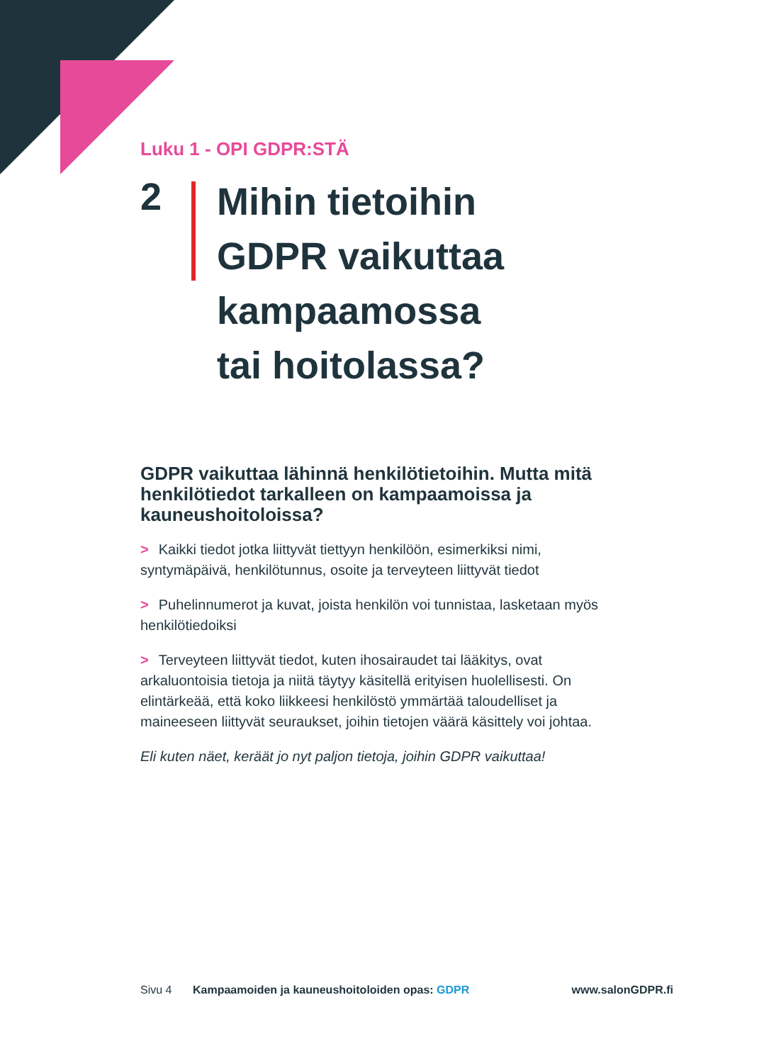Luku 1 - OPI GDPR:STÄ
2
Mihin tietoihin
GDPR vaikuttaa
kampaamossa
tai hoitolassa?
GDPR vaikuttaa lähinnä henkilötietoihin. Mutta mitä henkilötiedot tarkalleen on kampaamoissa ja kauneushoitoloissa?
> Kaikki tiedot jotka liittyvät tiettyyn henkilöön, esimerkiksi nimi, syntymäpäivä, henkilötunnus, osoite ja terveyteen liittyvät tiedot
> Puhelinnumerot ja kuvat, joista henkilön voi tunnistaa, lasketaan myös henkilötiedoiksi
> Terveyteen liittyvät tiedot, kuten ihosairaudet tai lääkitys, ovat arkaluontoisia tietoja ja niitä täytyy käsitellä erityisen huolellisesti. On elintärkeää, että koko liikkeesi henkilöstö ymmärtää taloudelliset ja maineeseen liittyvät seuraukset, joihin tietojen väärä käsittely voi johtaa.
Eli kuten näet, keräät jo nyt paljon tietoja, joihin GDPR vaikuttaa!
Sivu 4 Kampaamoiden ja kauneushoitoloiden opas: GDPR www.salonGDPR.fi